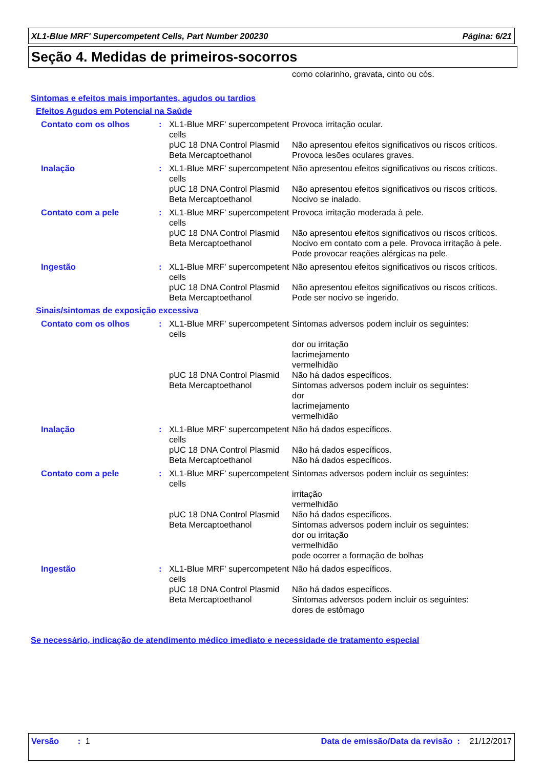XL1-Blue MRF' Supercompetent Cells, Part Number 200230 Página: 6/21
Seção 4. Medidas de primeiros-socorros
como colarinho, gravata, cinto ou cós.
Sintomas e efeitos mais importantes, agudos ou tardios
Efeitos Agudos em Potencial na Saúde
| Contato com os olhos | : | XL1-Blue MRF' supercompetent cells | Provoca irritação ocular. |
| | | pUC 18 DNA Control Plasmid | Não apresentou efeitos significativos ou riscos críticos. |
| | | Beta Mercaptoethanol | Provoca lesões oculares graves. |
| Inalação | : | XL1-Blue MRF' supercompetent cells | Não apresentou efeitos significativos ou riscos críticos. |
| | | pUC 18 DNA Control Plasmid | Não apresentou efeitos significativos ou riscos críticos. |
| | | Beta Mercaptoethanol | Nocivo se inalado. |
| Contato com a pele | : | XL1-Blue MRF' supercompetent cells | Provoca irritação moderada à pele. |
| | | pUC 18 DNA Control Plasmid | Não apresentou efeitos significativos ou riscos críticos. |
| | | Beta Mercaptoethanol | Nocivo em contato com a pele. Provoca irritação à pele. Pode provocar reações alérgicas na pele. |
| Ingestão | : | XL1-Blue MRF' supercompetent cells | Não apresentou efeitos significativos ou riscos críticos. |
| | | pUC 18 DNA Control Plasmid | Não apresentou efeitos significativos ou riscos críticos. |
| | | Beta Mercaptoethanol | Pode ser nocivo se ingerido. |
Sinais/sintomas de exposição excessiva
| Contato com os olhos | : | XL1-Blue MRF' supercompetent cells | Sintomas adversos podem incluir os seguintes: dor ou irritação lacrimejamento vermelhidão |
| | | pUC 18 DNA Control Plasmid | Não há dados específicos. |
| | | Beta Mercaptoethanol | Sintomas adversos podem incluir os seguintes: dor lacrimejamento vermelhidão |
| Inalação | : | XL1-Blue MRF' supercompetent cells | Não há dados específicos. |
| | | pUC 18 DNA Control Plasmid | Não há dados específicos. |
| | | Beta Mercaptoethanol | Não há dados específicos. |
| Contato com a pele | : | XL1-Blue MRF' supercompetent cells | Sintomas adversos podem incluir os seguintes: irritação vermelhidão |
| | | pUC 18 DNA Control Plasmid | Não há dados específicos. |
| | | Beta Mercaptoethanol | Sintomas adversos podem incluir os seguintes: dor ou irritação vermelhidão pode ocorrer a formação de bolhas |
| Ingestão | : | XL1-Blue MRF' supercompetent cells | Não há dados específicos. |
| | | pUC 18 DNA Control Plasmid | Não há dados específicos. |
| | | Beta Mercaptoethanol | Sintomas adversos podem incluir os seguintes: dores de estômago |
Se necessário, indicação de atendimento médico imediato e necessidade de tratamento especial
Versão : 1 Data de emissão/Data da revisão : 21/12/2017